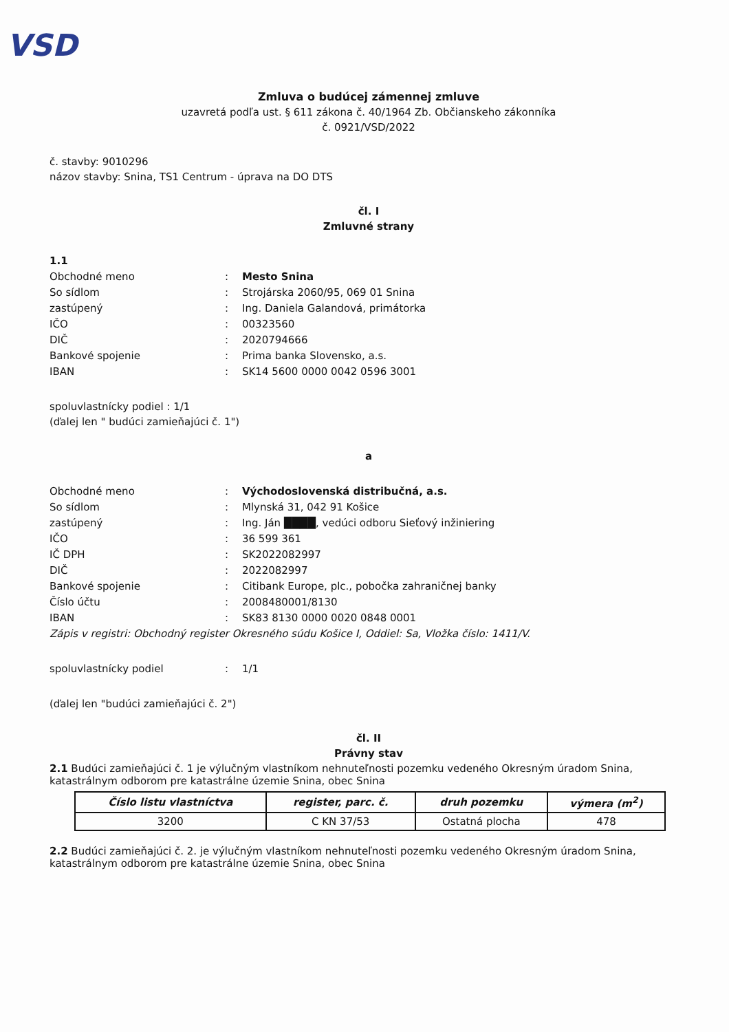VSD
Zmluva o budúcej zámennej zmluve
uzavretá podľa ust. § 611 zákona č. 40/1964 Zb. Občianskeho zákonníka
č. 0921/VSD/2022
č. stavby: 9010296
názov stavby: Snina, TS1 Centrum - úprava na DO DTS
čl. I
Zmluvné strany
1.1
Obchodné meno: Mesto Snina
So sídlom: Strojárska 2060/95, 069 01 Snina
zastúpený: Ing. Daniela Galandová, primátorka
IČO: 00323560
DIČ: 2020794666
Bankové spojenie: Prima banka Slovensko, a.s.
IBAN: SK14 5600 0000 0042 0596 3001
spoluvlastnícky podiel : 1/1
(ďalej len " budúci zamieňajúci č. 1")
a
Obchodné meno: Východoslovenská distribučná, a.s.
So sídlom: Mlynská 31, 042 91 Košice
zastúpený: Ing. Ján ████, vedúci odboru Sieťový inžiniering
IČO: 36 599 361
IČ DPH: SK2022082997
DIČ: 2022082997
Bankové spojenie: Citibank Europe, plc., pobočka zahraničnej banky
Číslo účtu: 2008480001/8130
IBAN: SK83 8130 0000 0020 0848 0001
Zápis v registri: Obchodný register Okresného súdu Košice I, Oddiel: Sa, Vložka číslo: 1411/V.
spoluvlastnícky podiel: 1/1
(ďalej len "budúci zamieňajúci č. 2")
čl. II
Právny stav
2.1 Budúci zamieňajúci č. 1 je výlučným vlastníkom nehnuteľnosti pozemku vedeného Okresným úradom Snina, katastrálnym odborom pre katastrálne územie Snina, obec Snina
| Číslo listu vlastníctva | register, parc. č. | druh pozemku | výmera (m<sup>2</sup>) |
| --- | --- | --- | --- |
| 3200 | C KN 37/53 | Ostatná plocha | 478 |
2.2 Budúci zamieňajúci č. 2. je výlučným vlastníkom nehnuteľnosti pozemku vedeného Okresným úradom Snina, katastrálnym odborom pre katastrálne územie Snina, obec Snina